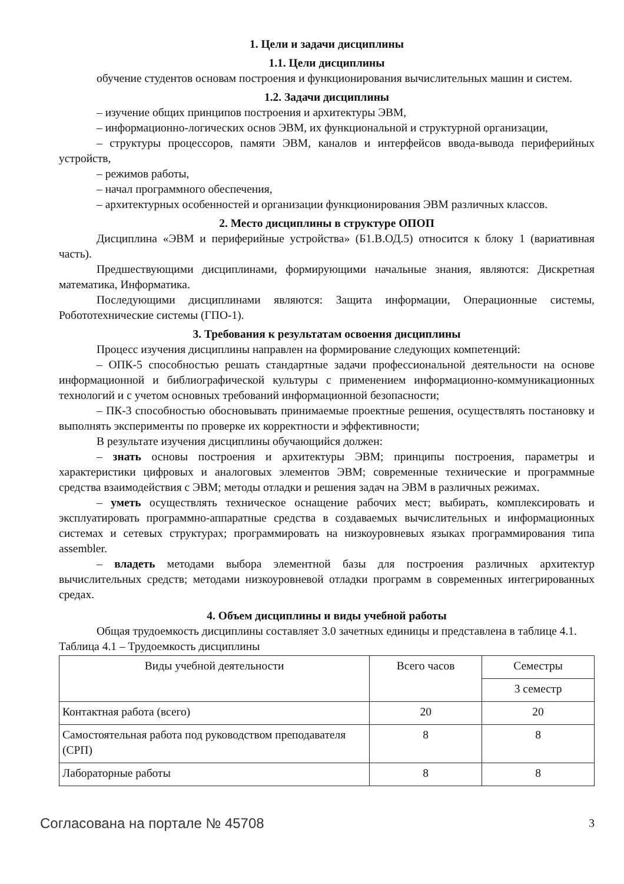1. Цели и задачи дисциплины
1.1. Цели дисциплины
обучение студентов основам построения и функционирования вычислительных машин и систем.
1.2. Задачи дисциплины
– изучение общих принципов построения и архитектуры ЭВМ,
– информационно-логических основ ЭВМ, их функциональной и структурной организации,
– структуры процессоров, памяти ЭВМ, каналов и интерфейсов ввода-вывода периферийных устройств,
– режимов работы,
– начал программного обеспечения,
– архитектурных особенностей и организации функционирования ЭВМ различных классов.
2. Место дисциплины в структуре ОПОП
Дисциплина «ЭВМ и периферийные устройства» (Б1.В.ОД.5) относится к блоку 1 (вариативная часть).
Предшествующими дисциплинами, формирующими начальные знания, являются: Дискретная математика, Информатика.
Последующими дисциплинами являются: Защита информации, Операционные системы, Робототехнические системы (ГПО-1).
3. Требования к результатам освоения дисциплины
Процесс изучения дисциплины направлен на формирование следующих компетенций:
– ОПК-5 способностью решать стандартные задачи профессиональной деятельности на основе информационной и библиографической культуры с применением информационно-коммуникационных технологий и с учетом основных требований информационной безопасности;
– ПК-3 способностью обосновывать принимаемые проектные решения, осуществлять постановку и выполнять эксперименты по проверке их корректности и эффективности;
В результате изучения дисциплины обучающийся должен:
– знать основы построения и архитектуры ЭВМ; принципы построения, параметры и характеристики цифровых и аналоговых элементов ЭВМ; современные технические и программные средства взаимодействия с ЭВМ; методы отладки и решения задач на ЭВМ в различных режимах.
– уметь осуществлять техническое оснащение рабочих мест; выбирать, комплексировать и эксплуатировать программно-аппаратные средства в создаваемых вычислительных и информационных системах и сетевых структурах; программировать на низкоуровневых языках программирования типа assembler.
– владеть методами выбора элементной базы для построения различных архитектур вычислительных средств; методами низкоуровневой отладки программ в современных интегрированных средах.
4. Объем дисциплины и виды учебной работы
Общая трудоемкость дисциплины составляет 3.0 зачетных единицы и представлена в таблице 4.1.
Таблица 4.1 – Трудоемкость дисциплины
| Виды учебной деятельности | Всего часов | Семестры |
| --- | --- | --- |
| | | 3 семестр |
| Контактная работа (всего) | 20 | 20 |
| Самостоятельная работа под руководством преподавателя (СРП) | 8 | 8 |
| Лабораторные работы | 8 | 8 |
Согласована на портале № 45708 3